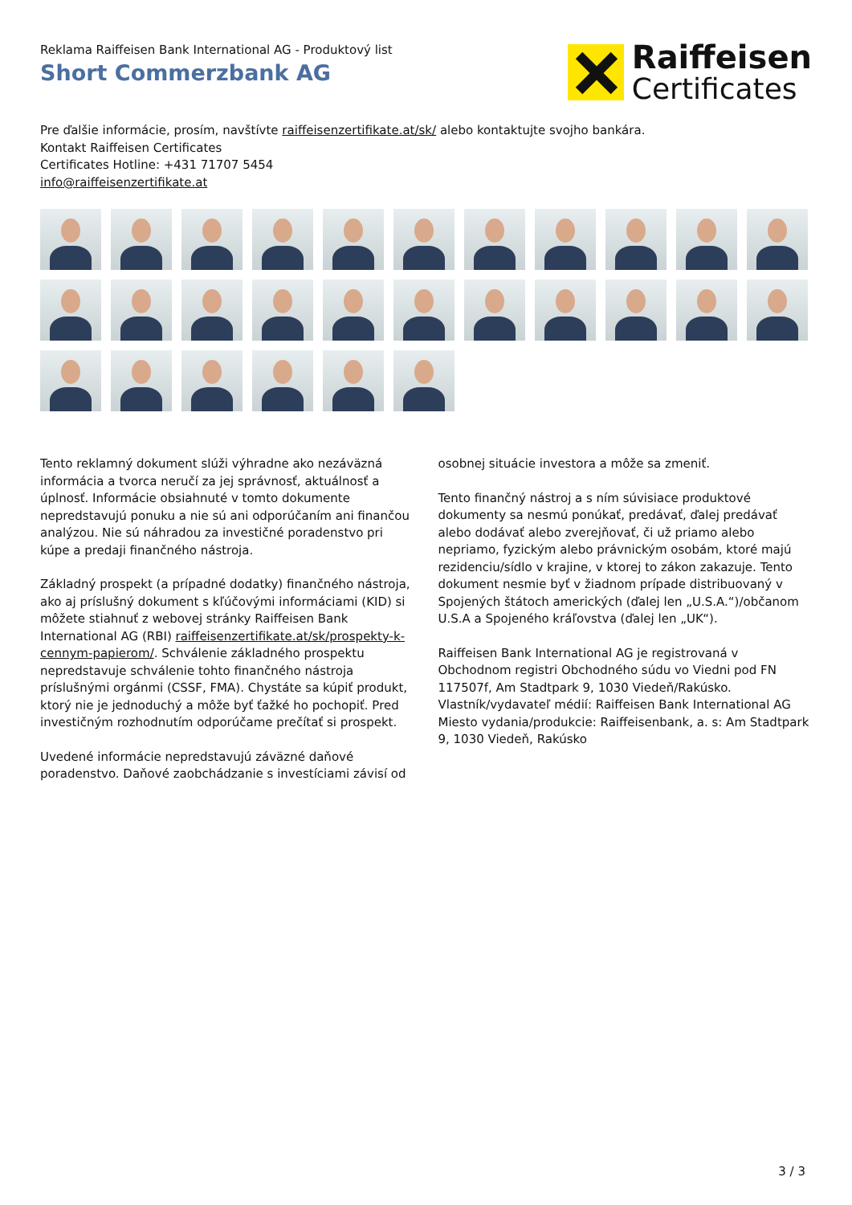Reklama Raiffeisen Bank International AG - Produktový list
Short Commerzbank AG
Raiffeisen
Certificates
Pre ďalšie informácie, prosím, navštívte raiffeisenzertifikate.at/sk/ alebo kontaktujte svojho bankára.
Kontakt Raiffeisen Certificates
Certificates Hotline: +431 71707 5454
info@raiffeisenzertifikate.at
Tento reklamný dokument slúži výhradne ako nezáväzná informácia a tvorca neručí za jej správnosť, aktuálnosť a úplnosť. Informácie obsiahnuté v tomto dokumente nepredstavujú ponuku a nie sú ani odporúčaním ani finančou analýzou. Nie sú náhradou za investičné poradenstvo pri kúpe a predaji finančného nástroja.
Základný prospekt (a prípadné dodatky) finančného nástroja, ako aj príslušný dokument s kľúčovými informáciami (KID) si môžete stiahnuť z webovej stránky Raiffeisen Bank International AG (RBI) raiffeisenzertifikate.at/sk/prospekty-k-cennym-papierom/. Schválenie základného prospektu nepredstavuje schválenie tohto finančného nástroja príslušnými orgánmi (CSSF, FMA). Chystáte sa kúpiť produkt, ktorý nie je jednoduchý a môže byť ťažké ho pochopiť. Pred investičným rozhodnutím odporúčame prečítať si prospekt.
Uvedené informácie nepredstavujú záväzné daňové poradenstvo. Daňové zaobchádzanie s investíciami závisí od osobnej situácie investora a môže sa zmeniť.
Tento finančný nástroj a s ním súvisiace produktové dokumenty sa nesmú ponúkať, predávať, ďalej predávať alebo dodávať alebo zverejňovať, či už priamo alebo nepriamo, fyzickým alebo právnickým osobám, ktoré majú rezidenciu/sídlo v krajine, v ktorej to zákon zakazuje. Tento dokument nesmie byť v žiadnom prípade distribuovaný v Spojených štátoch amerických (ďalej len „U.S.A.“)/občanom U.S.A a Spojeného kráľovstva (ďalej len „UK“).
Raiffeisen Bank International AG je registrovaná v Obchodnom registri Obchodného súdu vo Viedni pod FN 117507f, Am Stadtpark 9, 1030 Viedeň/Rakúsko.
Vlastník/vydavateľ médií: Raiffeisen Bank International AG
Miesto vydania/produkcie: Raiffeisenbank, a. s: Am Stadtpark 9, 1030 Viedeň, Rakúsko
3 / 3